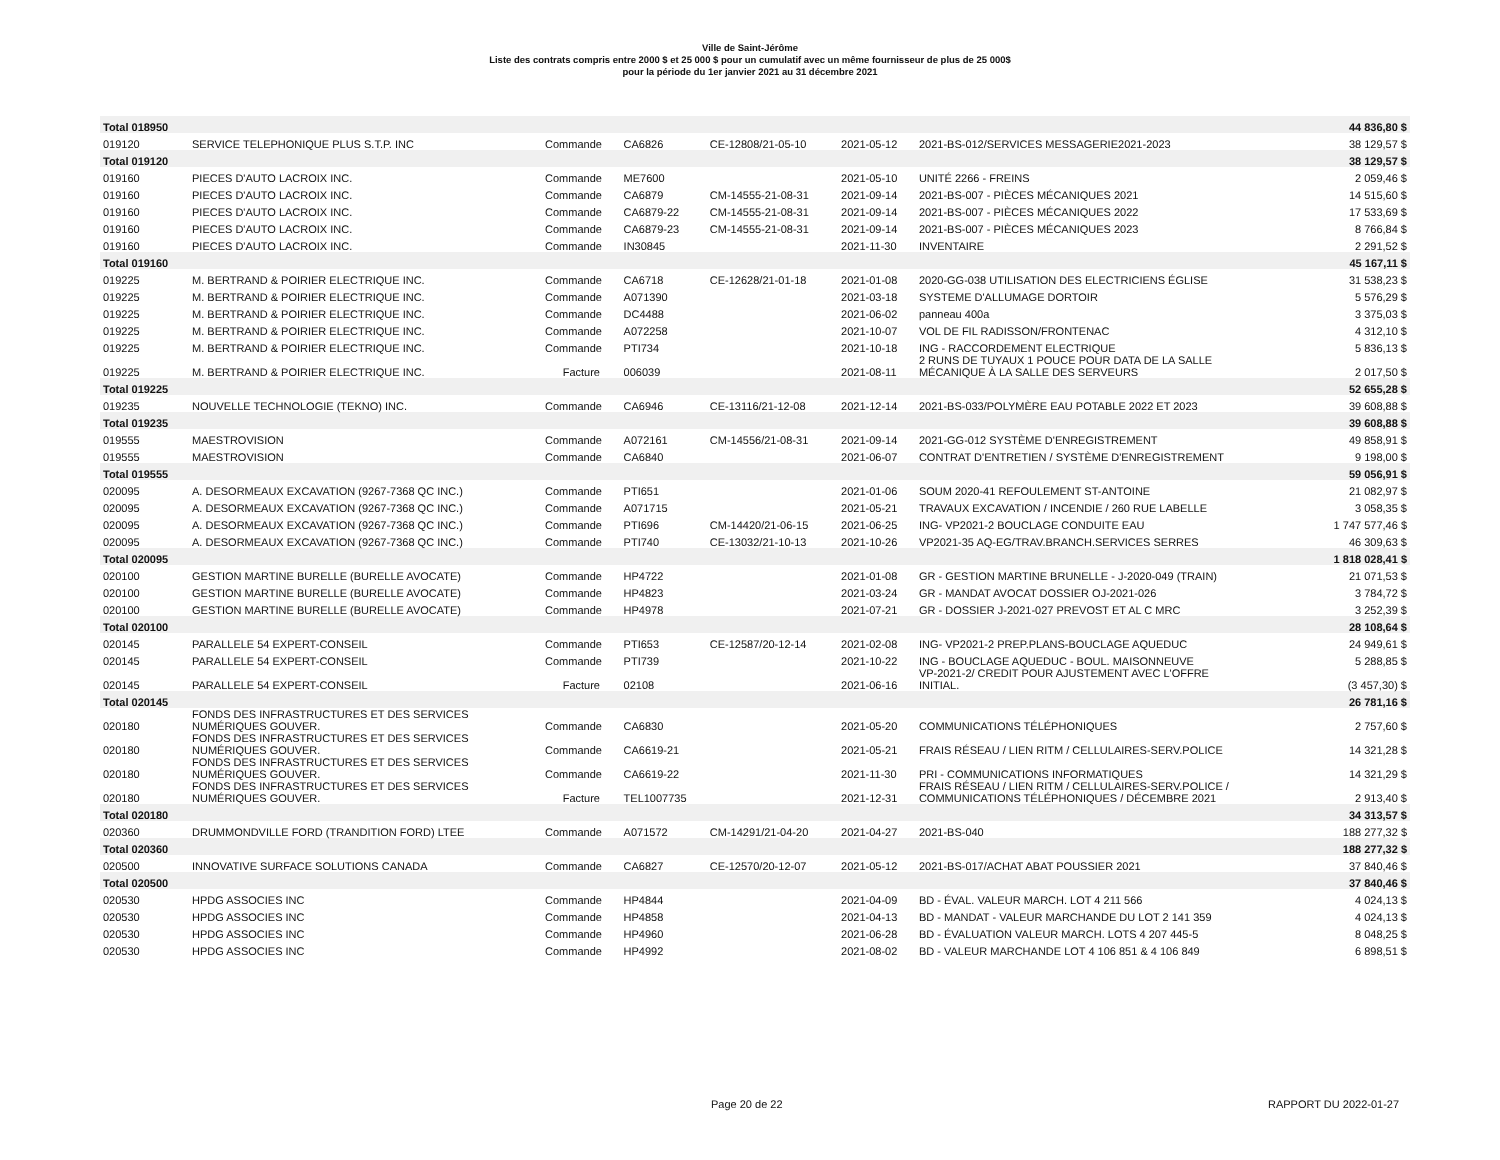Ville de Saint-Jérôme
Liste des contrats compris entre 2000 $ et 25 000 $ pour un cumulatif avec un même fournisseur de plus de 25 000$
pour la période du 1er janvier 2021 au 31 décembre 2021
| Total 018950 | | | | | | | 44 836,80 $ |
| 019120 | SERVICE TELEPHONIQUE PLUS S.T.P. INC | Commande | CA6826 | CE-12808/21-05-10 | 2021-05-12 | 2021-BS-012/SERVICES MESSAGERIE2021-2023 | 38 129,57 $ |
| Total 019120 | | | | | | | 38 129,57 $ |
| 019160 | PIECES D'AUTO LACROIX INC. | Commande | ME7600 | | 2021-05-10 | UNITÉ 2266 - FREINS | 2 059,46 $ |
| 019160 | PIECES D'AUTO LACROIX INC. | Commande | CA6879 | CM-14555-21-08-31 | 2021-09-14 | 2021-BS-007 - PIÈCES MÉCANIQUES 2021 | 14 515,60 $ |
| 019160 | PIECES D'AUTO LACROIX INC. | Commande | CA6879-22 | CM-14555-21-08-31 | 2021-09-14 | 2021-BS-007 - PIÈCES MÉCANIQUES 2022 | 17 533,69 $ |
| 019160 | PIECES D'AUTO LACROIX INC. | Commande | CA6879-23 | CM-14555-21-08-31 | 2021-09-14 | 2021-BS-007 - PIÈCES MÉCANIQUES 2023 | 8 766,84 $ |
| 019160 | PIECES D'AUTO LACROIX INC. | Commande | IN30845 | | 2021-11-30 | INVENTAIRE | 2 291,52 $ |
| Total 019160 | | | | | | | 45 167,11 $ |
| 019225 | M. BERTRAND & POIRIER ELECTRIQUE INC. | Commande | CA6718 | CE-12628/21-01-18 | 2021-01-08 | 2020-GG-038 UTILISATION DES ELECTRICIENS ÉGLISE | 31 538,23 $ |
| 019225 | M. BERTRAND & POIRIER ELECTRIQUE INC. | Commande | A071390 | | 2021-03-18 | SYSTEME D'ALLUMAGE DORTOIR | 5 576,29 $ |
| 019225 | M. BERTRAND & POIRIER ELECTRIQUE INC. | Commande | DC4488 | | 2021-06-02 | panneau 400a | 3 375,03 $ |
| 019225 | M. BERTRAND & POIRIER ELECTRIQUE INC. | Commande | A072258 | | 2021-10-07 | VOL DE FIL RADISSON/FRONTENAC | 4 312,10 $ |
| 019225 | M. BERTRAND & POIRIER ELECTRIQUE INC. | Commande | PTI734 | | 2021-10-18 | ING - RACCORDEMENT ELECTRIQUE | 5 836,13 $ |
| 019225 | M. BERTRAND & POIRIER ELECTRIQUE INC. | Facture | 006039 | | 2021-08-11 | 2 RUNS DE TUYAUX 1 POUCE POUR DATA DE LA SALLE MÉCANIQUE À LA SALLE DES SERVEURS | 2 017,50 $ |
| Total 019225 | | | | | | | 52 655,28 $ |
| 019235 | NOUVELLE TECHNOLOGIE (TEKNO) INC. | Commande | CA6946 | CE-13116/21-12-08 | 2021-12-14 | 2021-BS-033/POLYMÈRE EAU POTABLE 2022 ET 2023 | 39 608,88 $ |
| Total 019235 | | | | | | | 39 608,88 $ |
| 019555 | MAESTROVISION | Commande | A072161 | CM-14556/21-08-31 | 2021-09-14 | 2021-GG-012 SYSTÈME D'ENREGISTREMENT | 49 858,91 $ |
| 019555 | MAESTROVISION | Commande | CA6840 | | 2021-06-07 | CONTRAT D'ENTRETIEN / SYSTÈME D'ENREGISTREMENT | 9 198,00 $ |
| Total 019555 | | | | | | | 59 056,91 $ |
| 020095 | A. DESORMEAUX EXCAVATION (9267-7368 QC INC.) | Commande | PTI651 | | 2021-01-06 | SOUM 2020-41 REFOULEMENT ST-ANTOINE | 21 082,97 $ |
| 020095 | A. DESORMEAUX EXCAVATION (9267-7368 QC INC.) | Commande | A071715 | | 2021-05-21 | TRAVAUX EXCAVATION / INCENDIE / 260 RUE LABELLE | 3 058,35 $ |
| 020095 | A. DESORMEAUX EXCAVATION (9267-7368 QC INC.) | Commande | PTI696 | CM-14420/21-06-15 | 2021-06-25 | ING- VP2021-2 BOUCLAGE CONDUITE EAU | 1 747 577,46 $ |
| 020095 | A. DESORMEAUX EXCAVATION (9267-7368 QC INC.) | Commande | PTI740 | CE-13032/21-10-13 | 2021-10-26 | VP2021-35 AQ-EG/TRAV.BRANCH.SERVICES SERRES | 46 309,63 $ |
| Total 020095 | | | | | | | 1 818 028,41 $ |
| 020100 | GESTION MARTINE BURELLE (BURELLE AVOCATE) | Commande | HP4722 | | 2021-01-08 | GR - GESTION MARTINE BRUNELLE - J-2020-049 (TRAIN) | 21 071,53 $ |
| 020100 | GESTION MARTINE BURELLE (BURELLE AVOCATE) | Commande | HP4823 | | 2021-03-24 | GR - MANDAT AVOCAT DOSSIER OJ-2021-026 | 3 784,72 $ |
| 020100 | GESTION MARTINE BURELLE (BURELLE AVOCATE) | Commande | HP4978 | | 2021-07-21 | GR - DOSSIER J-2021-027 PREVOST ET AL C MRC | 3 252,39 $ |
| Total 020100 | | | | | | | 28 108,64 $ |
| 020145 | PARALLELE 54 EXPERT-CONSEIL | Commande | PTI653 | CE-12587/20-12-14 | 2021-02-08 | ING- VP2021-2 PREP.PLANS-BOUCLAGE AQUEDUC | 24 949,61 $ |
| 020145 | PARALLELE 54 EXPERT-CONSEIL | Commande | PTI739 | | 2021-10-22 | ING - BOUCLAGE AQUEDUC - BOUL. MAISONNEUVE | 5 288,85 $ |
| 020145 | PARALLELE 54 EXPERT-CONSEIL | Facture | 02108 | | 2021-06-16 | VP-2021-2/ CREDIT POUR AJUSTEMENT AVEC L'OFFRE INITIAL. | (3 457,30) $ |
| Total 020145 | | | | | | | 26 781,16 $ |
| 020180 | FONDS DES INFRASTRUCTURES ET DES SERVICES NUMÉRIQUES GOUVER. | Commande | CA6830 | | 2021-05-20 | COMMUNICATIONS TÉLÉPHONIQUES | 2 757,60 $ |
| 020180 | FONDS DES INFRASTRUCTURES ET DES SERVICES NUMÉRIQUES GOUVER. | Commande | CA6619-21 | | 2021-05-21 | FRAIS RÉSEAU / LIEN RITM / CELLULAIRES-SERV.POLICE | 14 321,28 $ |
| 020180 | FONDS DES INFRASTRUCTURES ET DES SERVICES NUMÉRIQUES GOUVER. | Commande | CA6619-22 | | 2021-11-30 | PRI - COMMUNICATIONS INFORMATIQUES | 14 321,29 $ |
| 020180 | FONDS DES INFRASTRUCTURES ET DES SERVICES NUMÉRIQUES GOUVER. | Facture | TEL1007735 | | 2021-12-31 | FRAIS RÉSEAU / LIEN RITM / CELLULAIRES-SERV.POLICE / COMMUNICATIONS TÉLÉPHONIQUES / DÉCEMBRE 2021 | 2 913,40 $ |
| Total 020180 | | | | | | | 34 313,57 $ |
| 020360 | DRUMMONDVILLE FORD (TRANDITION FORD) LTEE | Commande | A071572 | CM-14291/21-04-20 | 2021-04-27 | 2021-BS-040 | 188 277,32 $ |
| Total 020360 | | | | | | | 188 277,32 $ |
| 020500 | INNOVATIVE SURFACE SOLUTIONS CANADA | Commande | CA6827 | CE-12570/20-12-07 | 2021-05-12 | 2021-BS-017/ACHAT ABAT POUSSIER 2021 | 37 840,46 $ |
| Total 020500 | | | | | | | 37 840,46 $ |
| 020530 | HPDG ASSOCIES INC | Commande | HP4844 | | 2021-04-09 | BD - ÉVAL. VALEUR MARCH. LOT 4 211 566 | 4 024,13 $ |
| 020530 | HPDG ASSOCIES INC | Commande | HP4858 | | 2021-04-13 | BD - MANDAT - VALEUR MARCHANDE DU LOT 2 141 359 | 4 024,13 $ |
| 020530 | HPDG ASSOCIES INC | Commande | HP4960 | | 2021-06-28 | BD - ÉVALUATION VALEUR MARCH. LOTS 4 207 445-5 | 8 048,25 $ |
| 020530 | HPDG ASSOCIES INC | Commande | HP4992 | | 2021-08-02 | BD - VALEUR MARCHANDE LOT 4 106 851 & 4 106 849 | 6 898,51 $ |
Page 20 de 22 RAPPORT DU 2022-01-27